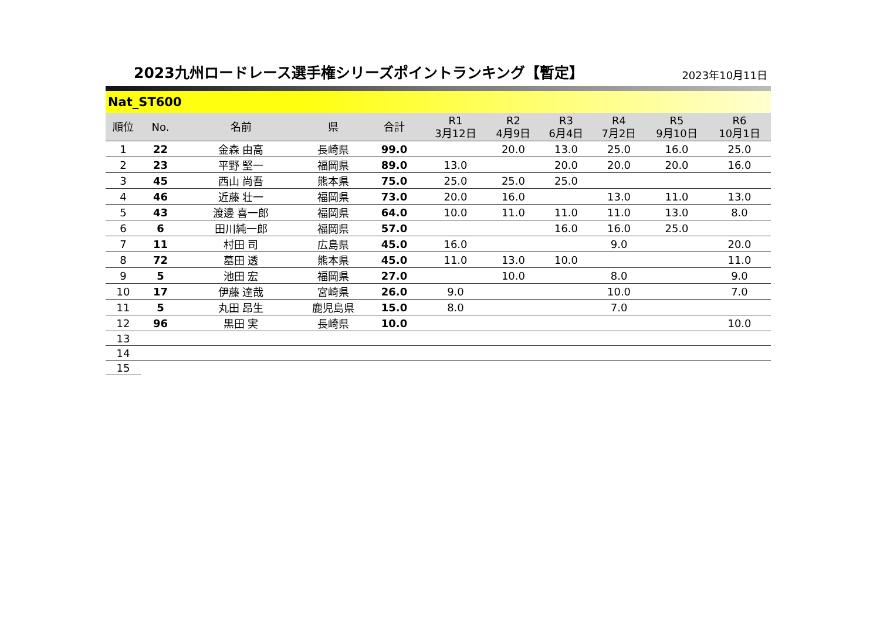2023九州ロードレース選手権シリーズポイントランキング【暫定】
2023年10月11日
Nat_ST600
| 順位 | No. | 名前 | 県 | 合計 | R1 3月12日 | R2 4月9日 | R3 6月4日 | R4 7月2日 | R5 9月10日 | R6 10月1日 |
| --- | --- | --- | --- | --- | --- | --- | --- | --- | --- | --- |
| 1 | 22 | 金森 由高 | 長崎県 | 99.0 | | 20.0 | 13.0 | 25.0 | 16.0 | 25.0 |
| 2 | 23 | 平野 堅一 | 福岡県 | 89.0 | 13.0 | | 20.0 | 20.0 | 20.0 | 16.0 |
| 3 | 45 | 西山 尚吾 | 熊本県 | 75.0 | 25.0 | 25.0 | 25.0 | | | |
| 4 | 46 | 近藤 壮一 | 福岡県 | 73.0 | 20.0 | 16.0 | | 13.0 | 11.0 | 13.0 |
| 5 | 43 | 渡邊 喜一郎 | 福岡県 | 64.0 | 10.0 | 11.0 | 11.0 | 11.0 | 13.0 | 8.0 |
| 6 | 6 | 田川純一郎 | 福岡県 | 57.0 | | | 16.0 | 16.0 | 25.0 | |
| 7 | 11 | 村田 司 | 広島県 | 45.0 | 16.0 | | | 9.0 | | 20.0 |
| 8 | 72 | 墓田 透 | 熊本県 | 45.0 | 11.0 | 13.0 | 10.0 | | | 11.0 |
| 9 | 5 | 池田 宏 | 福岡県 | 27.0 | | 10.0 | | 8.0 | | 9.0 |
| 10 | 17 | 伊藤 達哉 | 宮崎県 | 26.0 | 9.0 | | | 10.0 | | 7.0 |
| 11 | 5 | 丸田 昂生 | 鹿児島県 | 15.0 | 8.0 | | | 7.0 | | |
| 12 | 96 | 黒田 実 | 長崎県 | 10.0 | | | | | | 10.0 |
| 13 | | | | | | | | | | |
| 14 | | | | | | | | | | |
| 15 | | | | | | | | | | |